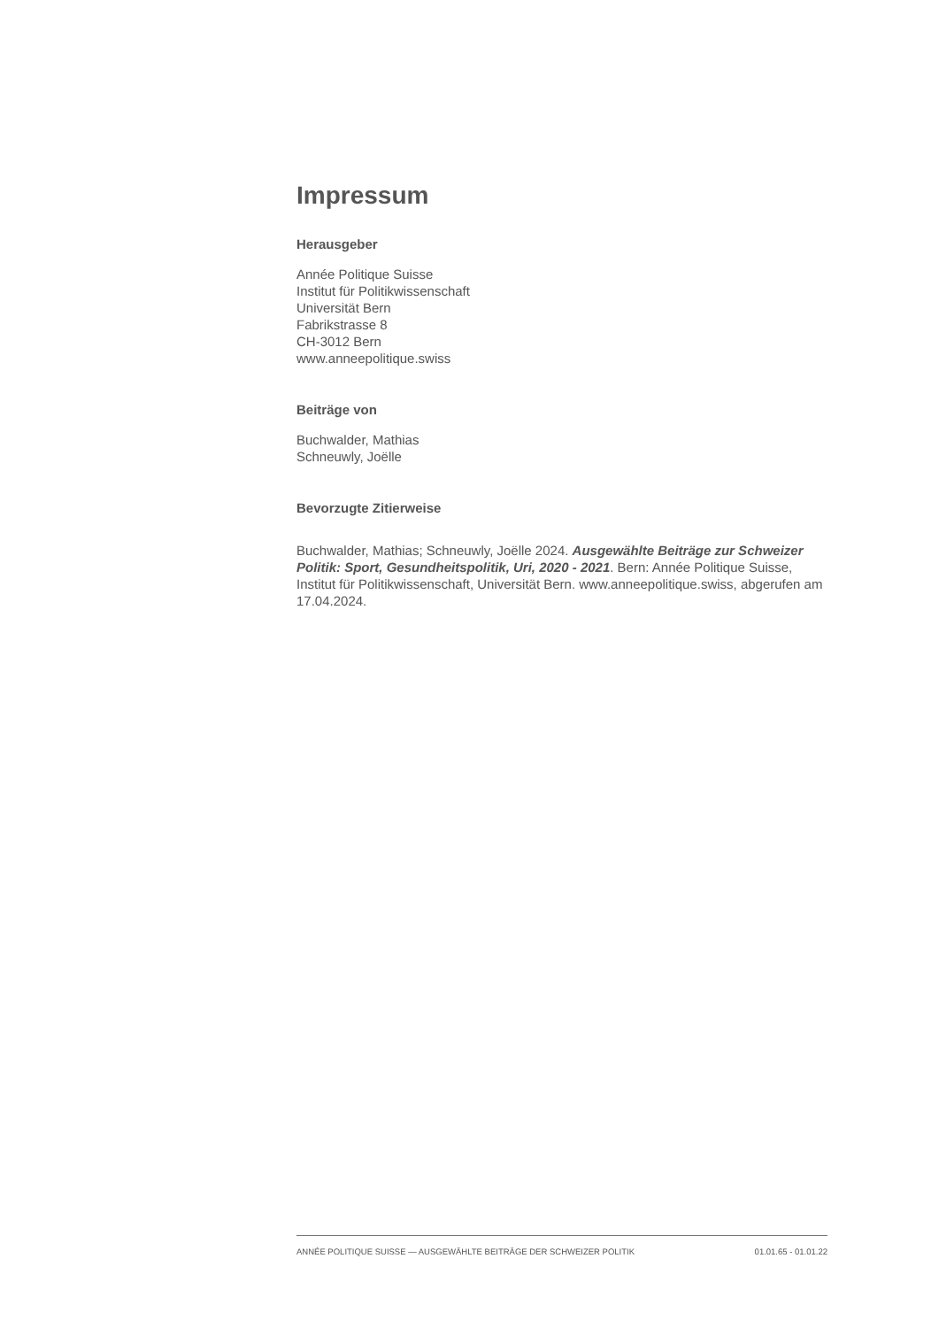Impressum
Herausgeber
Année Politique Suisse
Institut für Politikwissenschaft
Universität Bern
Fabrikstrasse 8
CH-3012 Bern
www.anneepolitique.swiss
Beiträge von
Buchwalder, Mathias
Schneuwly, Joëlle
Bevorzugte Zitierweise
Buchwalder, Mathias; Schneuwly, Joëlle 2024. Ausgewählte Beiträge zur Schweizer Politik: Sport, Gesundheitspolitik, Uri, 2020 - 2021. Bern: Année Politique Suisse, Institut für Politikwissenschaft, Universität Bern. www.anneepolitique.swiss, abgerufen am 17.04.2024.
ANNÉE POLITIQUE SUISSE — AUSGEWÄHLTE BEITRÄGE DER SCHWEIZER POLITIK 01.01.65 - 01.01.22